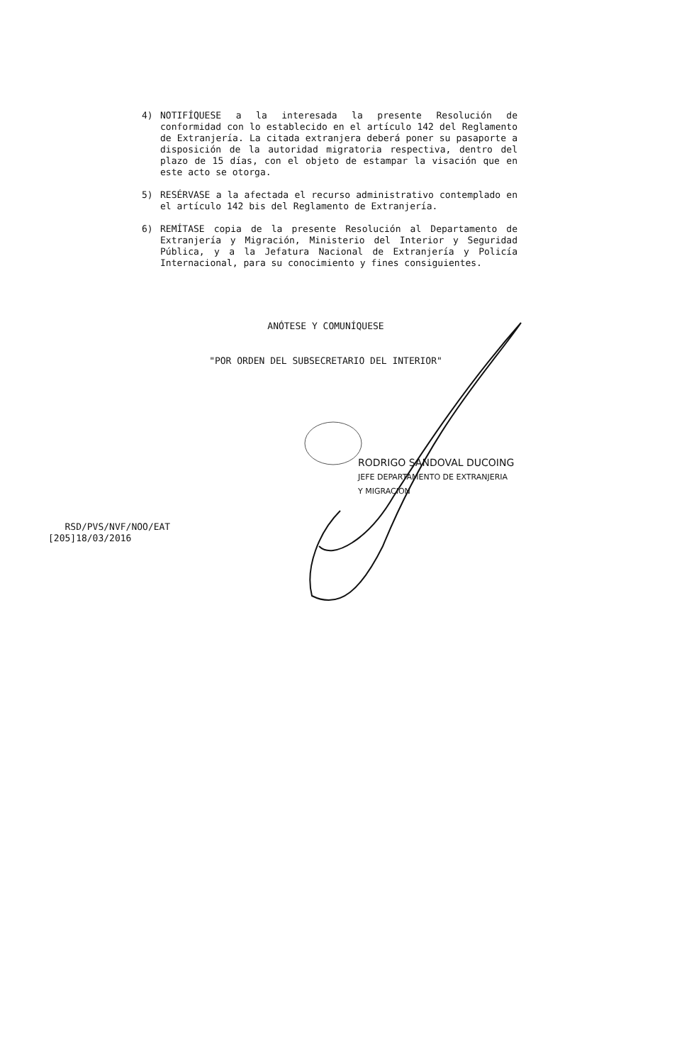4) NOTIFÍQUESE a la interesada la presente Resolución de conformidad con lo establecido en el artículo 142 del Reglamento de Extranjería. La citada extranjera deberá poner su pasaporte a disposición de la autoridad migratoria respectiva, dentro del plazo de 15 días, con el objeto de estampar la visación que en este acto se otorga.
5) RESÉRVASE a la afectada el recurso administrativo contemplado en el artículo 142 bis del Reglamento de Extranjería.
6) REMÍTASE copia de la presente Resolución al Departamento de Extranjería y Migración, Ministerio del Interior y Seguridad Pública, y a la Jefatura Nacional de Extranjería y Policía Internacional, para su conocimiento y fines consiguientes.
ANÓTESE Y COMUNÍQUESE
"POR ORDEN DEL SUBSECRETARIO DEL INTERIOR"
RODRIGO SANDOVAL DUCOING
JEFE DEPARTAMENTO DE EXTRANJERIA
Y MIGRACION
RSD/PVS/NVF/NOO/EAT
[205]18/03/2016